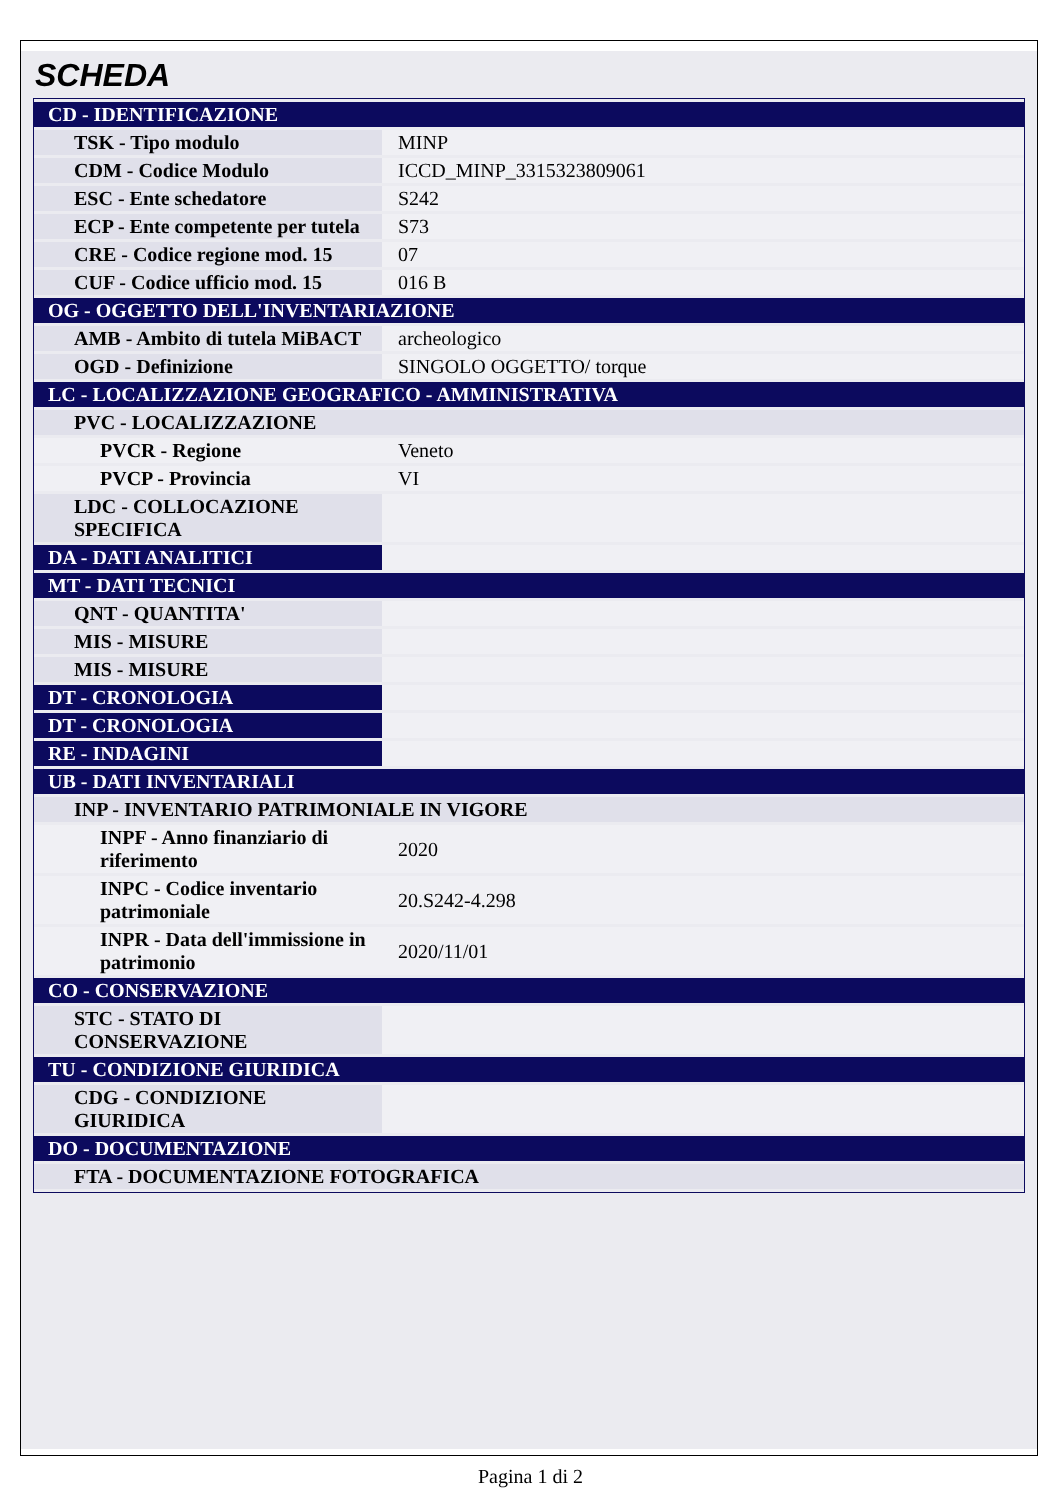SCHEDA
| CD - IDENTIFICAZIONE | |
| TSK - Tipo modulo | MINP |
| CDM - Codice Modulo | ICCD_MINP_3315323809061 |
| ESC - Ente schedatore | S242 |
| ECP - Ente competente per tutela | S73 |
| CRE - Codice regione mod. 15 | 07 |
| CUF - Codice ufficio mod. 15 | 016 B |
| OG - OGGETTO DELL'INVENTARIAZIONE | |
| AMB - Ambito di tutela MiBACT | archeologico |
| OGD - Definizione | SINGOLO OGGETTO/ torque |
| LC - LOCALIZZAZIONE GEOGRAFICO - AMMINISTRATIVA | |
| PVC - LOCALIZZAZIONE | |
| PVCR - Regione | Veneto |
| PVCP - Provincia | VI |
| LDC - COLLOCAZIONE SPECIFICA | |
| DA - DATI ANALITICI | |
| MT - DATI TECNICI | |
| QNT - QUANTITA' | |
| MIS - MISURE | |
| MIS - MISURE | |
| DT - CRONOLOGIA | |
| DT - CRONOLOGIA | |
| RE - INDAGINI | |
| UB - DATI INVENTARIALI | |
| INP - INVENTARIO PATRIMONIALE IN VIGORE | |
| INPF - Anno finanziario di riferimento | 2020 |
| INPC - Codice inventario patrimoniale | 20.S242-4.298 |
| INPR - Data dell'immissione in patrimonio | 2020/11/01 |
| CO - CONSERVAZIONE | |
| STC - STATO DI CONSERVAZIONE | |
| TU - CONDIZIONE GIURIDICA | |
| CDG - CONDIZIONE GIURIDICA | |
| DO - DOCUMENTAZIONE | |
| FTA - DOCUMENTAZIONE FOTOGRAFICA | |
Pagina 1 di 2